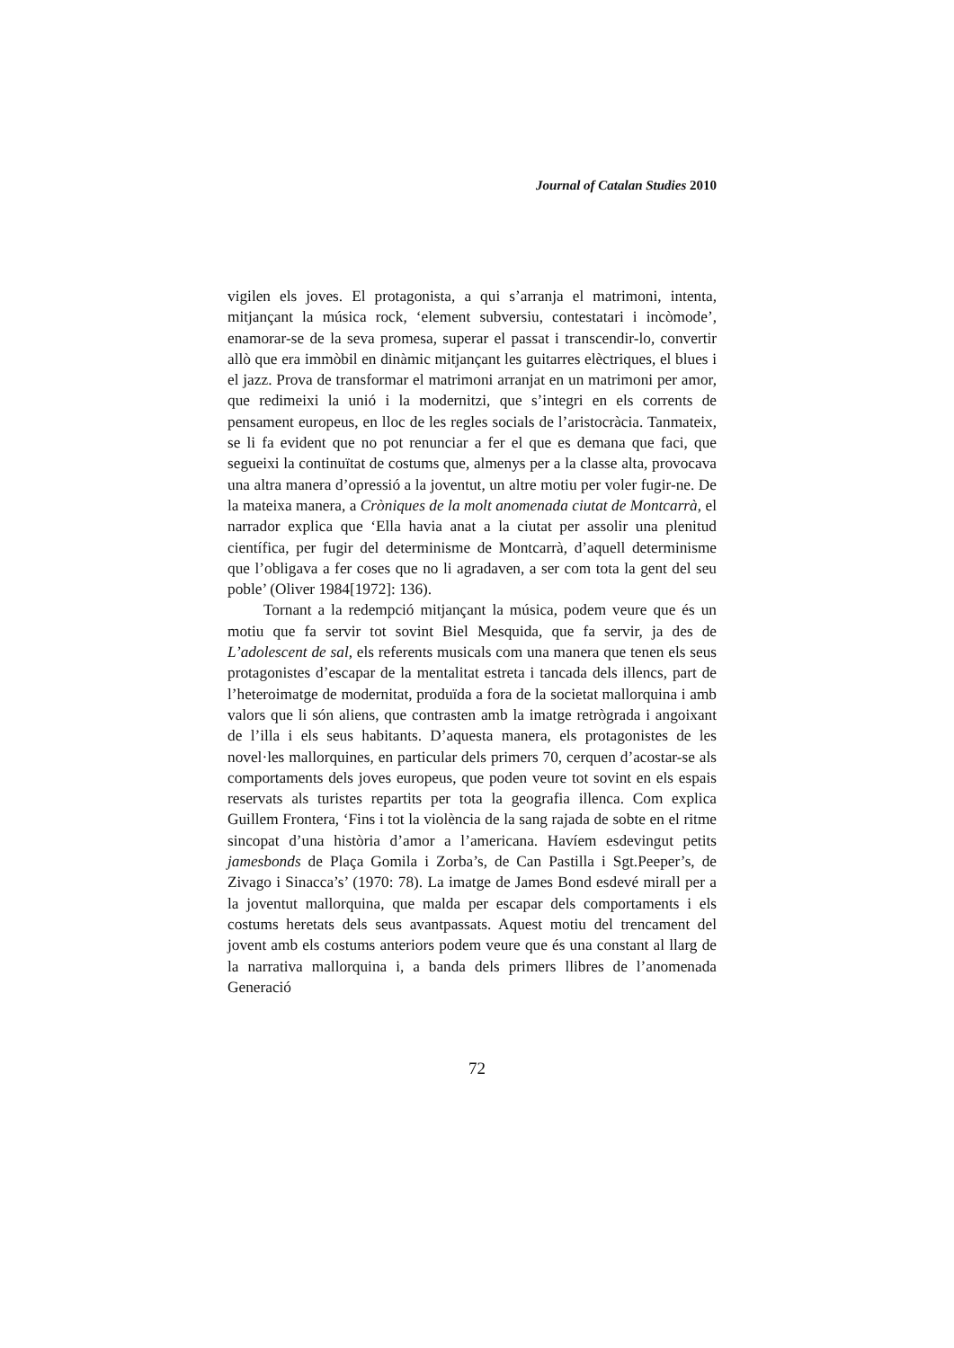Journal of Catalan Studies 2010
vigilen els joves. El protagonista, a qui s’arranja el matrimoni, intenta, mitjançant la música rock, ‘element subversiu, contestatari i incòmode’, enamorar-se de la seva promesa, superar el passat i transcendir-lo, convertir allò que era immòbil en dinàmic mitjançant les guitarres elèctriques, el blues i el jazz. Prova de transformar el matrimoni arranjat en un matrimoni per amor, que redimeixi la unió i la modernitzi, que s’integri en els corrents de pensament europeus, en lloc de les regles socials de l’aristocràcia. Tanmateix, se li fa evident que no pot renunciar a fer el que es demana que faci, que segueixi la continuïtat de costums que, almenys per a la classe alta, provocava una altra manera d’opressió a la joventut, un altre motiu per voler fugir-ne. De la mateixa manera, a Cròniques de la molt anomenada ciutat de Montcarrà, el narrador explica que ‘Ella havia anat a la ciutat per assolir una plenitud científica, per fugir del determinisme de Montcarrà, d’aquell determinisme que l’obligava a fer coses que no li agradaven, a ser com tota la gent del seu poble’ (Oliver 1984[1972]: 136).
Tornant a la redempció mitjançant la música, podem veure que és un motiu que fa servir tot sovint Biel Mesquida, que fa servir, ja des de L’adolescent de sal, els referents musicals com una manera que tenen els seus protagonistes d’escapar de la mentalitat estreta i tancada dels illencs, part de l’heteroimatge de modernitat, produïda a fora de la societat mallorquina i amb valors que li són aliens, que contrasten amb la imatge retrògrada i angoixant de l’illa i els seus habitants. D’aquesta manera, els protagonistes de les novel·les mallorquines, en particular dels primers 70, cerquen d’acostar-se als comportaments dels joves europeus, que poden veure tot sovint en els espais reservats als turistes repartits per tota la geografia illenca. Com explica Guillem Frontera, ‘Fins i tot la violència de la sang rajada de sobte en el ritme sincopat d’una història d’amor a l’americana. Havíem esdevingut petits jamesbonds de Plaça Gomila i Zorba’s, de Can Pastilla i Sgt.Peeper’s, de Zivago i Sinacca’s’ (1970: 78). La imatge de James Bond esdevé mirall per a la joventut mallorquina, que malda per escapar dels comportaments i els costums heretats dels seus avantpassats. Aquest motiu del trencament del jovent amb els costums anteriors podem veure que és una constant al llarg de la narrativa mallorquina i, a banda dels primers llibres de l’anomenada Generació
72